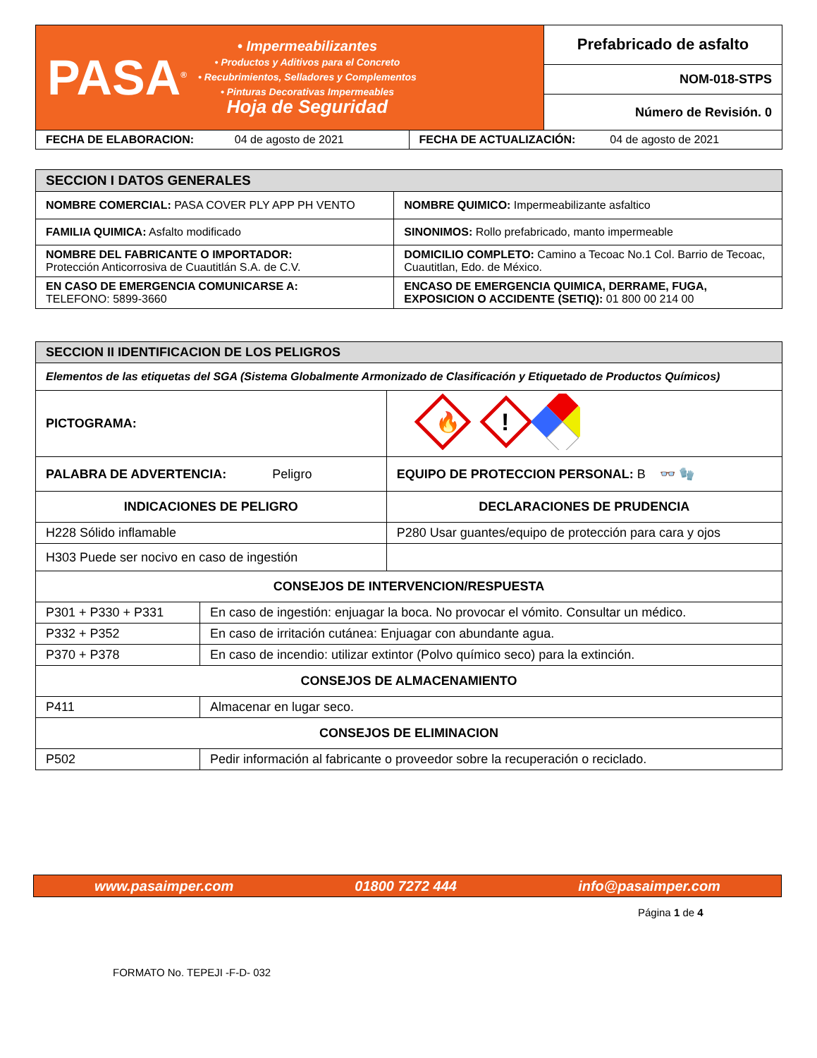| PASA<sup>®</sup> • Impermeabilizantes • Productos y Aditivos para el Concreto • Recubrimientos, Selladores y Complementos • Pinturas Decorativas Impermeables Hoja de Seguridad | Prefabricado de asfalto |
| | NOM-018-STPS |
| | Número de Revisión. 0 |
| FECHA DE ELABORACION: 04 de agosto de 2021 | FECHA DE ACTUALIZACIÓN: 04 de agosto de 2021 |
| SECCION I DATOS GENERALES | |
| NOMBRE COMERCIAL: PASA COVER PLY APP PH VENTO | NOMBRE QUIMICO: Impermeabilizante asfaltico |
| FAMILIA QUIMICA: Asfalto modificado | SINONIMOS: Rollo prefabricado, manto impermeable |
| NOMBRE DEL FABRICANTE O IMPORTADOR: Protección Anticorrosiva de Cuautitlán S.A. de C.V. | DOMICILIO COMPLETO: Camino a Tecoac No.1 Col. Barrio de Tecoac, Cuautitlan, Edo. de México. |
| EN CASO DE EMERGENCIA COMUNICARSE A: TELEFONO: 5899-3660 | ENCASO DE EMERGENCIA QUIMICA, DERRAME, FUGA, EXPOSICION O ACCIDENTE (SETIQ): 01 800 00 214 00 |
| SECCION II IDENTIFICACION DE LOS PELIGROS | | |
| Elementos de las etiquetas del SGA (Sistema Globalmente Armonizado de Clasificación y Etiquetado de Productos Químicos) | | |
| PICTOGRAMA: | | 🔥 ! |
| PALABRA DE ADVERTENCIA: Peligro | | EQUIPO DE PROTECCION PERSONAL: B 👓 🧤 |
| INDICACIONES DE PELIGRO | | DECLARACIONES DE PRUDENCIA |
| H228 Sólido inflamable | | P280 Usar guantes/equipo de protección para cara y ojos |
| H303 Puede ser nocivo en caso de ingestión | | |
| CONSEJOS DE INTERVENCION/RESPUESTA | | |
| P301 + P330 + P331 | En caso de ingestión: enjuagar la boca. No provocar el vómito. Consultar un médico. | |
| P332 + P352 | En caso de irritación cutánea: Enjuagar con abundante agua. | |
| P370 + P378 | En caso de incendio: utilizar extintor (Polvo químico seco) para la extinción. | |
| CONSEJOS DE ALMACENAMIENTO | | |
| P411 | Almacenar en lugar seco. | |
| CONSEJOS DE ELIMINACION | | |
| P502 | Pedir información al fabricante o proveedor sobre la recuperación o reciclado. | |
www.pasaimper.com 01800 7272 444 info@pasaimper.com
Página 1 de 4
FORMATO No. TEPEJI -F-D- 032